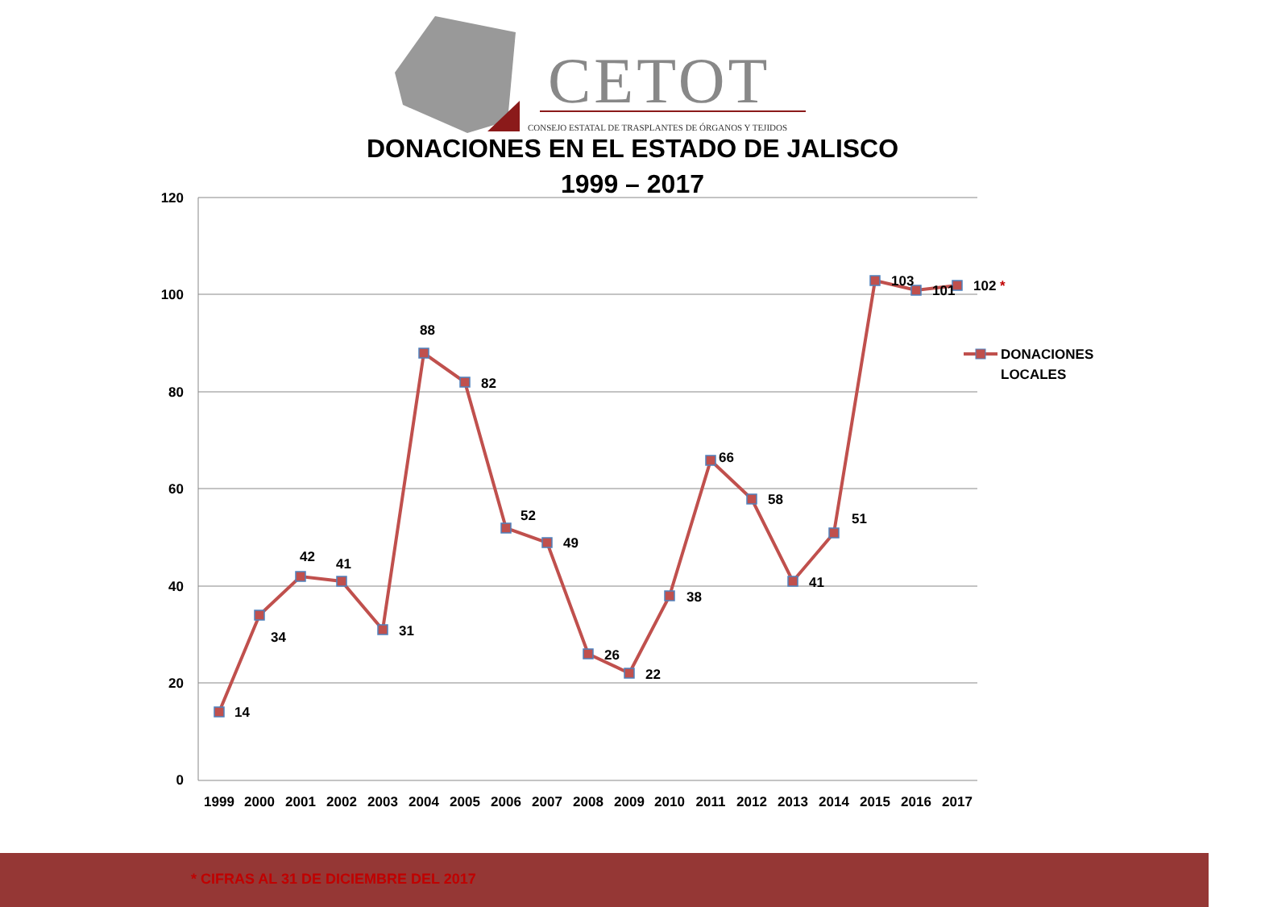120
100
80
60
40
20
0
14
34
42
41
31
88
82
52
49
26
22
38
66
58
41
51
103
101
102 *
DONACIONES
LOCALES
1999
2000
2001
2002
2003
2004
2005
2006
2007
2008
2009
2010
2011
2012
2013
2014
2015
2016
2017
CETOT
CONSEJO ESTATAL DE TRASPLANTES DE ÓRGANOS Y TEJIDOS
DONACIONES EN EL ESTADO DE JALISCO
1999 – 2017
* CIFRAS AL 31 DE DICIEMBRE DEL 2017